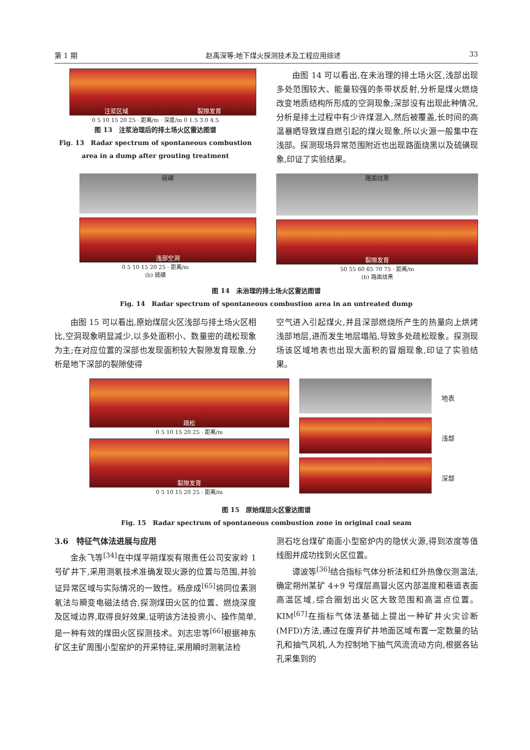第 1 期 赵禹深等:地下煤火探测技术及工程应用综述 33
注浆区域 裂隙发育
0 5 10 15 20 25 · 距离/m · 深度/m 0 1.5 3.0 4.5
图 13　注浆治理后的排土场火区雷达图谱
Fig. 13　Radar spectrum of spontaneous combustion
area in a dump after grouting treatment
由图 14 可以看出,在未治理的排土场火区,浅部出现多处范围较大、能量较强的条带状反射,分析是煤火燃烧改变地质结构所形成的空洞现象;深部没有出现此种情况,分析是排土过程中有少许煤混入,然后被覆盖,长时间的高温暴晒导致煤自燃引起的煤火现象,所以火源一般集中在浅部。探测现场异常范围附近也出现路面烧黑以及硫磺现象,印证了实验结果。
硫磺
浅部空洞
0 5 10 15 20 25 · 距离/m
(b) 硫磺
路面烧黑
裂隙发育
50 55 60 65 70 75 · 距离/m
(b) 路面烧黑
图 14　未治理的排土场火区雷达图谱
Fig. 14　Radar spectrum of spontaneous combustion area in an untreated dump
由图 15 可以看出,原始煤层火区浅部与排土场火区相比,空洞现象明显减少,以多处面积小、数量密的疏松现象为主;在对应位置的深部也发现面积较大裂隙发育现象,分析是地下深部的裂隙使得
空气进入引起煤火,并且深部燃烧所产生的热量向上烘烤浅部地层,进而发生地层塌陷,导致多处疏松现象。探测现场该区域地表也出现大面积的冒烟现象,印证了实验结果。
疏松
0 5 10 15 20 25 · 距离/m
裂隙发育
0 5 10 15 20 25 · 距离/m
地表
浅部
深部
图 15　原始煤层火区雷达图谱
Fig. 15　Radar spectrum of spontaneous combustion zone in original coal seam
3.6　特征气体法进展与应用
金永飞等<sup>[34]</sup>在中煤平朔煤炭有限责任公司安家岭 1 号矿井下,采用测氡技术准确发现火源的位置与范围,并验证异常区域与实际情况的一致性。杨彦成<sup>[65]</sup>将同位素测氡法与瞬变电磁法结合,探测煤田火区的位置、燃烧深度及区域边界,取得良好效果,证明该方法投资小、操作简单,是一种有效的煤田火区探测技术。刘志忠等<sup>[66]</sup>根据神东矿区主矿周围小型窑炉的开采特征,采用瞬时测氡法检
测石圪台煤矿南面小型窑炉内的隐伏火源,得到浓度等值线图并成功找到火区位置。
谭波等<sup>[36]</sup>结合指标气体分析法和红外热像仪测温法,确定朔州某矿 4+9 号煤层高冒火区内部温度和巷道表面高温区域,综合圈划出火区大致范围和高温点位置。KIM<sup>[67]</sup>在指标气体法基础上提出一种矿井火灾诊断(MFD)方法,通过在废弃矿井地面区域布置一定数量的钻孔和抽气风机,人为控制地下抽气风流流动方向,根据各钻孔采集到的